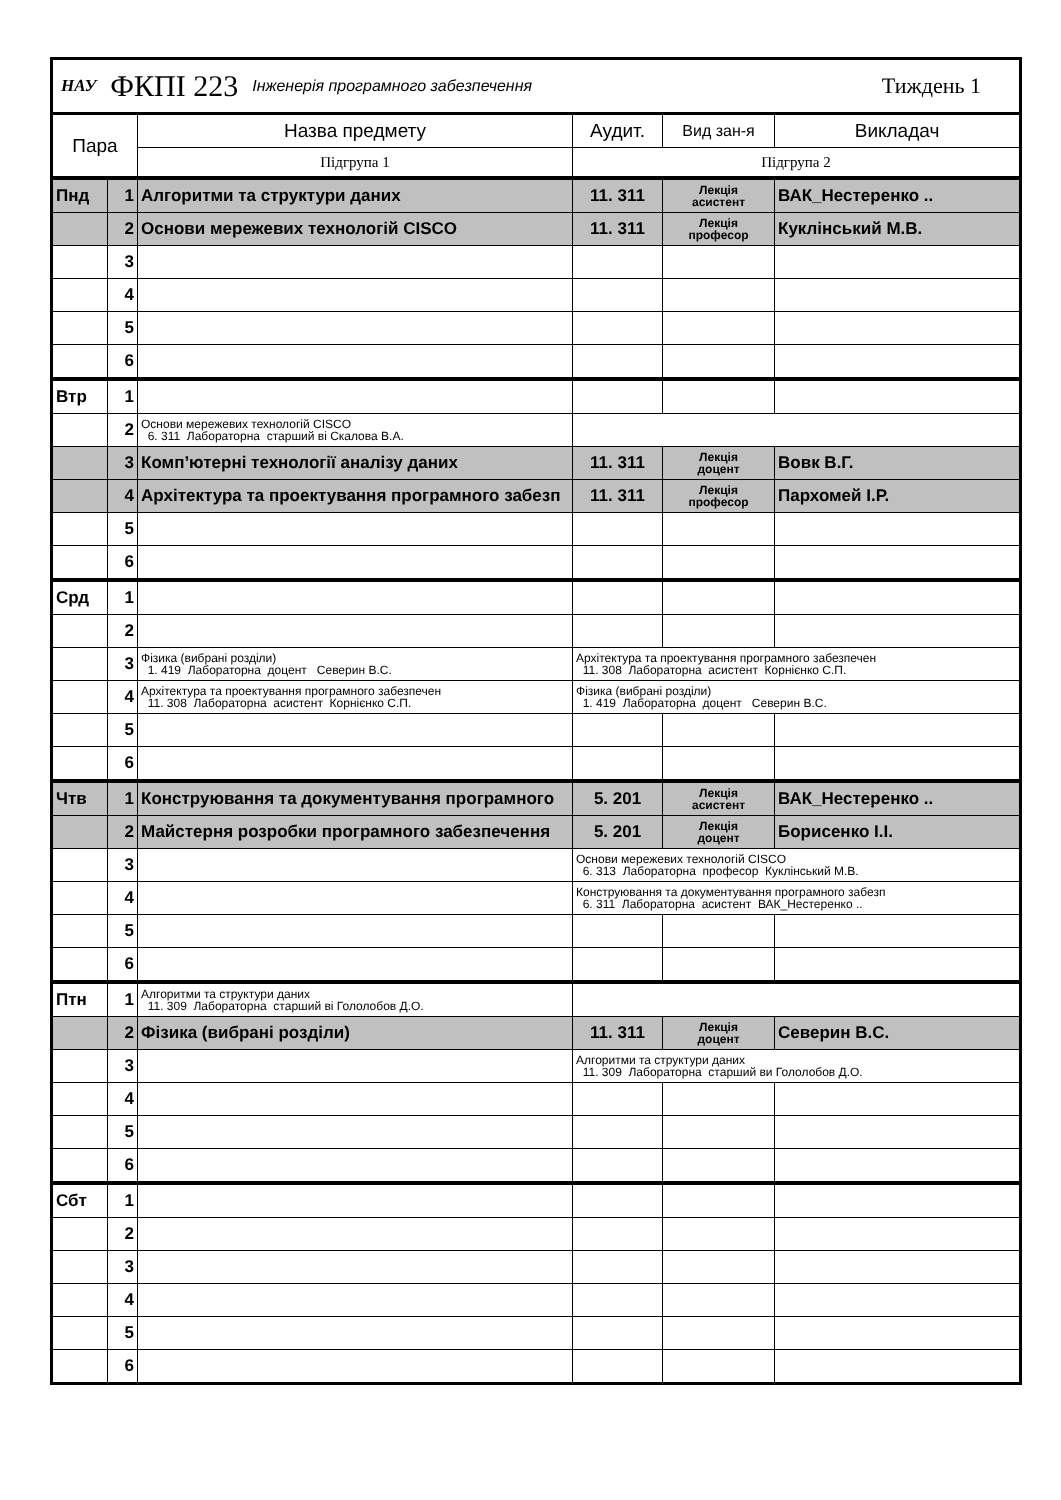НАУ ФКПІ 223 Інженерія програмного забезпечення Тиждень 1
| Пара | | Назва предмету | Аудит. | Вид зан-я | Викладач |
| --- | --- | --- | --- | --- | --- |
| | | Підгрупа 1 | Підгрупа 2 | | |
| Пнд | 1 | Алгоритми та структури даних | 11. 311 | Лекція асистент | ВАК_Нестеренко .. |
| | 2 | Основи мережевих технологій CISCO | 11. 311 | Лекція професор | Куклінський М.В. |
| | 3 | | | | |
| | 4 | | | | |
| | 5 | | | | |
| | 6 | | | | |
| Втр | 1 | | | | |
| | 2 | Основи мережевих технологій CISCO 6. 311 Лабораторна старший ві Скалова В.А. | | | |
| | 3 | Комп’ютерні технології аналізу даних | 11. 311 | Лекція доцент | Вовк В.Г. |
| | 4 | Архітектура та проектування програмного забезп | 11. 311 | Лекція професор | Пархомей І.Р. |
| | 5 | | | | |
| | 6 | | | | |
| Срд | 1 | | | | |
| | 2 | | | | |
| | 3 | Фізика (вибрані розділи) 1. 419 Лабораторна доцент Северин В.С. | Архітектура та проектування програмного забезпечен 11. 308 Лабораторна асистент Корнієнко С.П. | | |
| | 4 | Архітектура та проектування програмного забезпечен 11. 308 Лабораторна асистент Корнієнко С.П. | Фізика (вибрані розділи) 1. 419 Лабораторна доцент Северин В.С. | | |
| | 5 | | | | |
| | 6 | | | | |
| Чтв | 1 | Конструювання та документування програмного | 5. 201 | Лекція асистент | ВАК_Нестеренко .. |
| | 2 | Майстерня розробки програмного забезпечення | 5. 201 | Лекція доцент | Борисенко І.І. |
| | 3 | | Основи мережевих технологій CISCO 6. 313 Лабораторна професор Куклінський М.В. | | |
| | 4 | | Конструювання та документування програмного забезп 6. 311 Лабораторна асистент ВАК_Нестеренко .. | | |
| | 5 | | | | |
| | 6 | | | | |
| Птн | 1 | Алгоритми та структури даних 11. 309 Лабораторна старший ві Гололобов Д.О. | | | |
| | 2 | Фізика (вибрані розділи) | 11. 311 | Лекція доцент | Северин В.С. |
| | 3 | | Алгоритми та структури даних 11. 309 Лабораторна старший ви Гололобов Д.О. | | |
| | 4 | | | | |
| | 5 | | | | |
| | 6 | | | | |
| Сбт | 1 | | | | |
| | 2 | | | | |
| | 3 | | | | |
| | 4 | | | | |
| | 5 | | | | |
| | 6 | | | | |